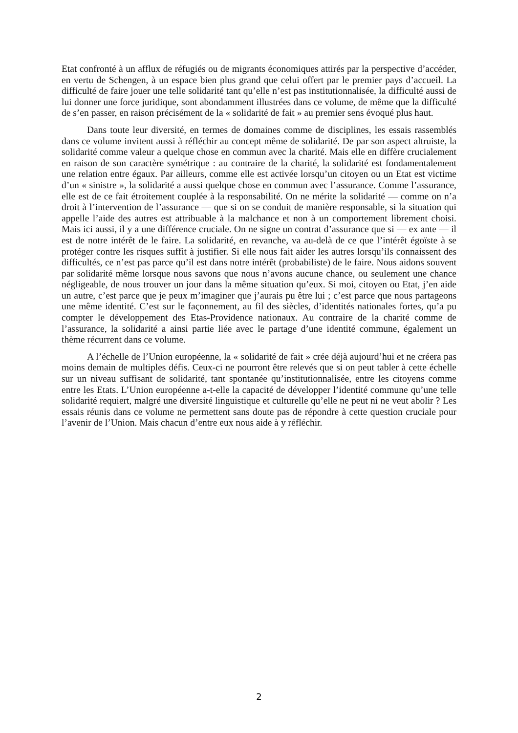Etat confronté à un afflux de réfugiés ou de migrants économiques attirés par la perspective d’accéder, en vertu de Schengen, à un espace bien plus grand que celui offert par le premier pays d’accueil. La difficulté de faire jouer une telle solidarité tant qu’elle n’est pas institutionnalisée, la difficulté aussi de lui donner une force juridique, sont abondamment illustrées dans ce volume, de même que la difficulté de s’en passer, en raison précisément de la « solidarité de fait » au premier sens évoqué plus haut.
Dans toute leur diversité, en termes de domaines comme de disciplines, les essais rassemblés dans ce volume invitent aussi à réfléchir au concept même de solidarité. De par son aspect altruiste, la solidarité comme valeur a quelque chose en commun avec la charité. Mais elle en diffère crucialement en raison de son caractère symétrique : au contraire de la charité, la solidarité est fondamentalement une relation entre égaux. Par ailleurs, comme elle est activée lorsqu’un citoyen ou un Etat est victime d’un « sinistre », la solidarité a aussi quelque chose en commun avec l’assurance. Comme l’assurance, elle est de ce fait étroitement couplée à la responsabilité. On ne mérite la solidarité — comme on n’a droit à l’intervention de l’assurance — que si on se conduit de manière responsable, si la situation qui appelle l’aide des autres est attribuable à la malchance et non à un comportement librement choisi. Mais ici aussi, il y a une différence cruciale. On ne signe un contrat d’assurance que si — ex ante — il est de notre intérêt de le faire. La solidarité, en revanche, va au-delà de ce que l’intérêt égoïste à se protéger contre les risques suffit à justifier. Si elle nous fait aider les autres lorsqu’ils connaissent des difficultés, ce n’est pas parce qu’il est dans notre intérêt (probabiliste) de le faire. Nous aidons souvent par solidarité même lorsque nous savons que nous n’avons aucune chance, ou seulement une chance négligeable, de nous trouver un jour dans la même situation qu’eux. Si moi, citoyen ou Etat, j’en aide un autre, c’est parce que je peux m’imaginer que j’aurais pu être lui ; c’est parce que nous partageons une même identité. C’est sur le façonnement, au fil des siècles, d’identités nationales fortes, qu’a pu compter le développement des Etas-Providence nationaux. Au contraire de la charité comme de l’assurance, la solidarité a ainsi partie liée avec le partage d’une identité commune, également un thème récurrent dans ce volume.
A l’échelle de l’Union européenne, la « solidarité de fait » crée déjà aujourd’hui et ne créera pas moins demain de multiples défis. Ceux-ci ne pourront être relevés que si on peut tabler à cette échelle sur un niveau suffisant de solidarité, tant spontanée qu’institutionnalisée, entre les citoyens comme entre les Etats. L’Union européenne a-t-elle la capacité de développer l’identité commune qu’une telle solidarité requiert, malgré une diversité linguistique et culturelle qu’elle ne peut ni ne veut abolir ? Les essais réunis dans ce volume ne permettent sans doute pas de répondre à cette question cruciale pour l’avenir de l’Union. Mais chacun d’entre eux nous aide à y réfléchir.
2